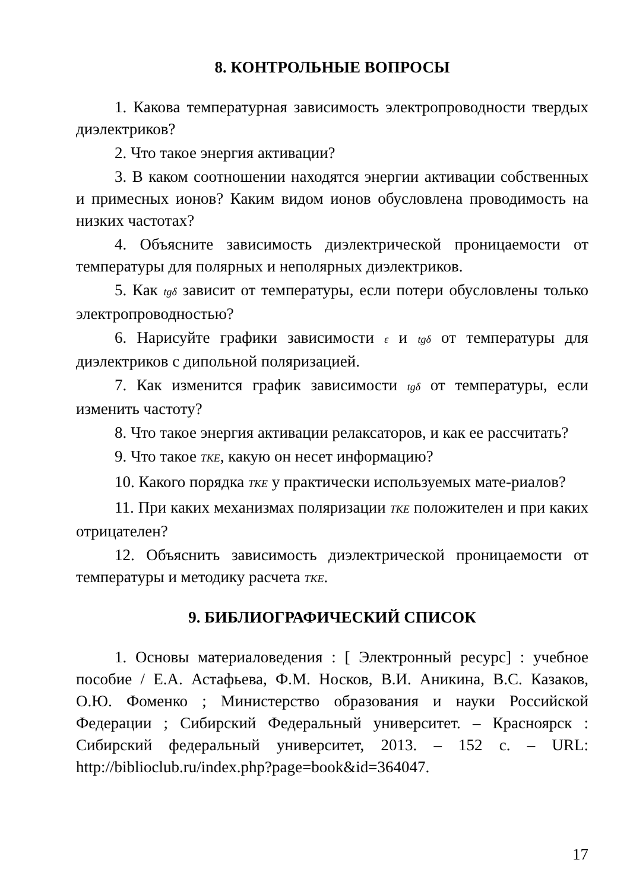8. КОНТРОЛЬНЫЕ ВОПРОСЫ
1. Какова температурная зависимость электропроводности твердых диэлектриков?
2. Что такое энергия активации?
3. В каком соотношении находятся энергии активации собственных и примесных ионов? Каким видом ионов обусловлена проводимость на низких частотах?
4. Объясните зависимость диэлектрической проницаемости от температуры для полярных и неполярных диэлектриков.
5. Как tgδ зависит от температуры, если потери обусловлены только электропроводностью?
6. Нарисуйте графики зависимости ε и tgδ от температуры для диэлектриков с дипольной поляризацией.
7. Как изменится график зависимости tgδ от температуры, если изменить частоту?
8. Что такое энергия активации релаксаторов, и как ее рассчитать?
9. Что такое TKE, какую он несет информацию?
10. Какого порядка TKE у практически используемых мате-риалов?
11. При каких механизмах поляризации TKE положителен и при каких отрицателен?
12. Объяснить зависимость диэлектрической проницаемости от температуры и методику расчета TKE.
9. БИБЛИОГРАФИЧЕСКИЙ СПИСОК
1. Основы материаловедения : [ Электронный ресурс] : учебное пособие / Е.А. Астафьева, Ф.М. Носков, В.И. Аникина, В.С. Казаков, О.Ю. Фоменко ; Министерство образования и науки Российской Федерации ; Сибирский Федеральный университет. – Красноярск : Сибирский федеральный университет, 2013. – 152 с. – URL: http://biblioclub.ru/index.php?page=book&id=364047.
17